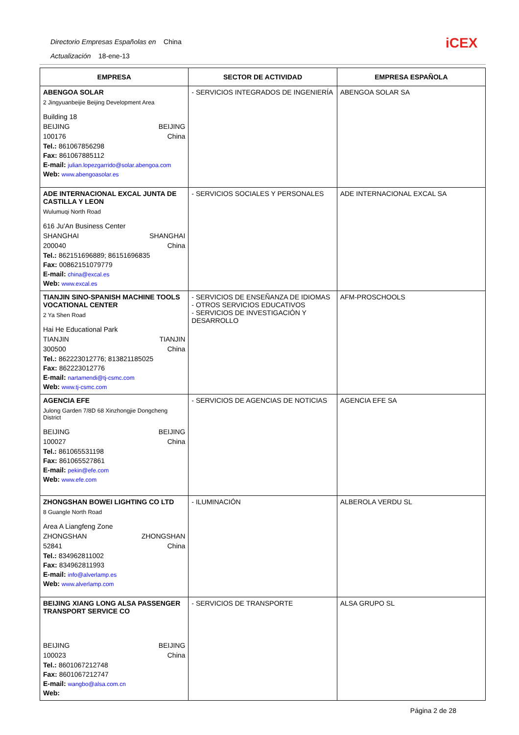Directorio Empresas Españolas en China
Actualización 18-ene-13
iCEX
| EMPRESA | SECTOR DE ACTIVIDAD | EMPRESA ESPAÑOLA |
| --- | --- | --- |
| ABENGOA SOLAR 2 Jingyuanbeijie Beijing Development Area Building 18 BEIJING BEIJING 100176 China Tel.: 861067856298 Fax: 861067885112 E-mail: julian.lopezgarrido@solar.abengoa.com Web: www.abengoasolar.es | - SERVICIOS INTEGRADOS DE INGENIERÍA | ABENGOA SOLAR SA |
| ADE INTERNACIONAL EXCAL JUNTA DE CASTILLA Y LEON Wulumuqi North Road 616 Ju'An Business Center SHANGHAI SHANGHAI 200040 China Tel.: 862151696889; 86151696835 Fax: 00862151079779 E-mail: china@excal.es Web: www.excal.es | - SERVICIOS SOCIALES Y PERSONALES | ADE INTERNACIONAL EXCAL SA |
| TIANJIN SINO-SPANISH MACHINE TOOLS VOCATIONAL CENTER 2 Ya Shen Road Hai He Educational Park TIANJIN TIANJIN 300500 China Tel.: 862223012776; 813821185025 Fax: 862223012776 E-mail: nartamendi@tj-csmc.com Web: www.tj-csmc.com | - SERVICIOS DE ENSEÑANZA DE IDIOMAS - OTROS SERVICIOS EDUCATIVOS - SERVICIOS DE INVESTIGACIÓN Y DESARROLLO | AFM-PROSCHOOLS |
| AGENCIA EFE Julong Garden 7/8D 68 Xinzhongjie Dongcheng District BEIJING BEIJING 100027 China Tel.: 861065531198 Fax: 861065527861 E-mail: pekin@efe.com Web: www.efe.com | - SERVICIOS DE AGENCIAS DE NOTICIAS | AGENCIA EFE SA |
| ZHONGSHAN BOWEI LIGHTING CO LTD 8 Guangle North Road Area A Liangfeng Zone ZHONGSHAN ZHONGSHAN 52841 China Tel.: 834962811002 Fax: 834962811993 E-mail: info@alverlamp.es Web: www.alverlamp.com | - ILUMINACIÓN | ALBEROLA VERDU SL |
| BEIJING XIANG LONG ALSA PASSENGER TRANSPORT SERVICE CO BEIJING BEIJING 100023 China Tel.: 8601067212748 Fax: 8601067212747 E-mail: wangbo@alsa.com.cn Web: | - SERVICIOS DE TRANSPORTE | ALSA GRUPO SL |
Página 2 de 28